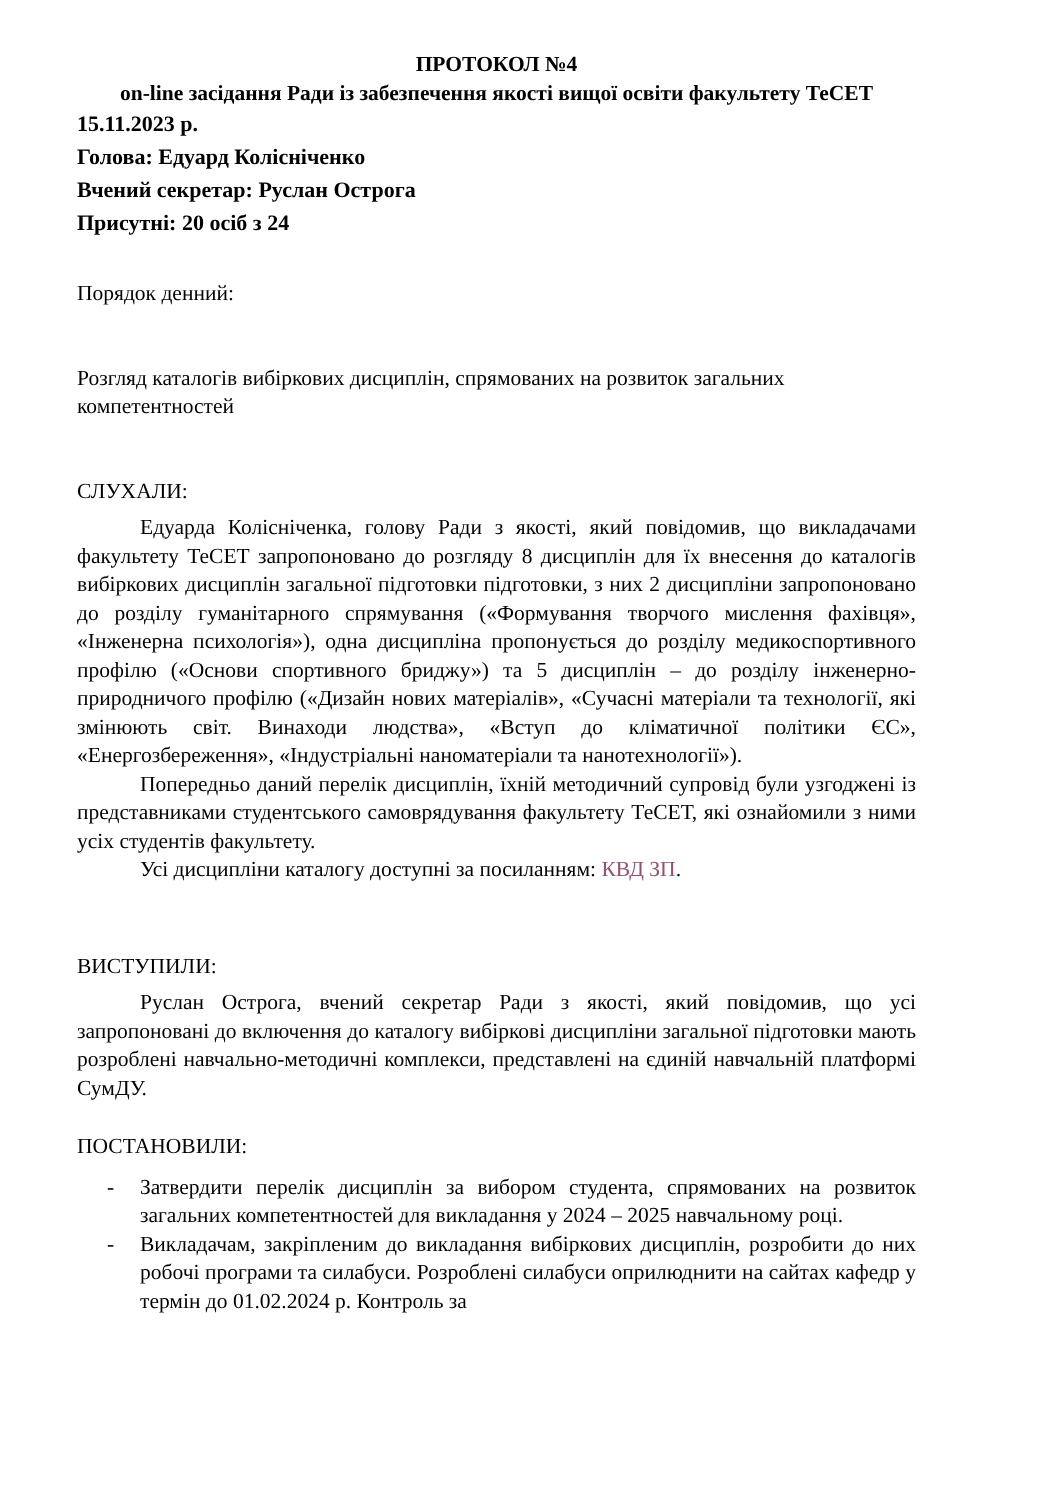ПРОТОКОЛ №4
on-line засідання Ради із забезпечення якості вищої освіти факультету ТеСЕТ
15.11.2023 р.
Голова: Едуард Колісніченко
Вчений секретар: Руслан Острога
Присутні: 20 осіб з 24
Порядок денний:
Розгляд каталогів вибіркових дисциплін, спрямованих на розвиток загальних компетентностей
СЛУХАЛИ:
Едуарда Колісніченка, голову Ради з якості, який повідомив, що викладачами факультету ТеСЕТ запропоновано до розгляду 8 дисциплін для їх внесення до каталогів вибіркових дисциплін загальної підготовки підготовки, з них 2 дисципліни запропоновано до розділу гуманітарного спрямування («Формування творчого мислення фахівця», «Інженерна психологія»), одна дисципліна пропонується до розділу медикоспортивного профілю («Основи спортивного бриджу») та 5 дисциплін – до розділу інженерно-природничого профілю («Дизайн нових матеріалів», «Сучасні матеріали та технології, які змінюють світ. Винаходи людства», «Вступ до кліматичної політики ЄС», «Енергозбереження», «Індустріальні наноматеріали та нанотехнології»).
Попередньо даний перелік дисциплін, їхній методичний супровід були узгоджені із представниками студентського самоврядування факультету ТеСЕТ, які ознайомили з ними усіх студентів факультету.
Усі дисципліни каталогу доступні за посиланням: КВД ЗП.
ВИСТУПИЛИ:
Руслан Острога, вчений секретар Ради з якості, який повідомив, що усі запропоновані до включення до каталогу вибіркові дисципліни загальної підготовки мають розроблені навчально-методичні комплекси, представлені на єдиній навчальній платформі СумДУ.
ПОСТАНОВИЛИ:
- Затвердити перелік дисциплін за вибором студента, спрямованих на розвиток загальних компетентностей для викладання у 2024 – 2025 навчальному році.
- Викладачам, закріпленим до викладання вибіркових дисциплін, розробити до них робочі програми та силабуси. Розроблені силабуси оприлюднити на сайтах кафедр у термін до 01.02.2024 р. Контроль за